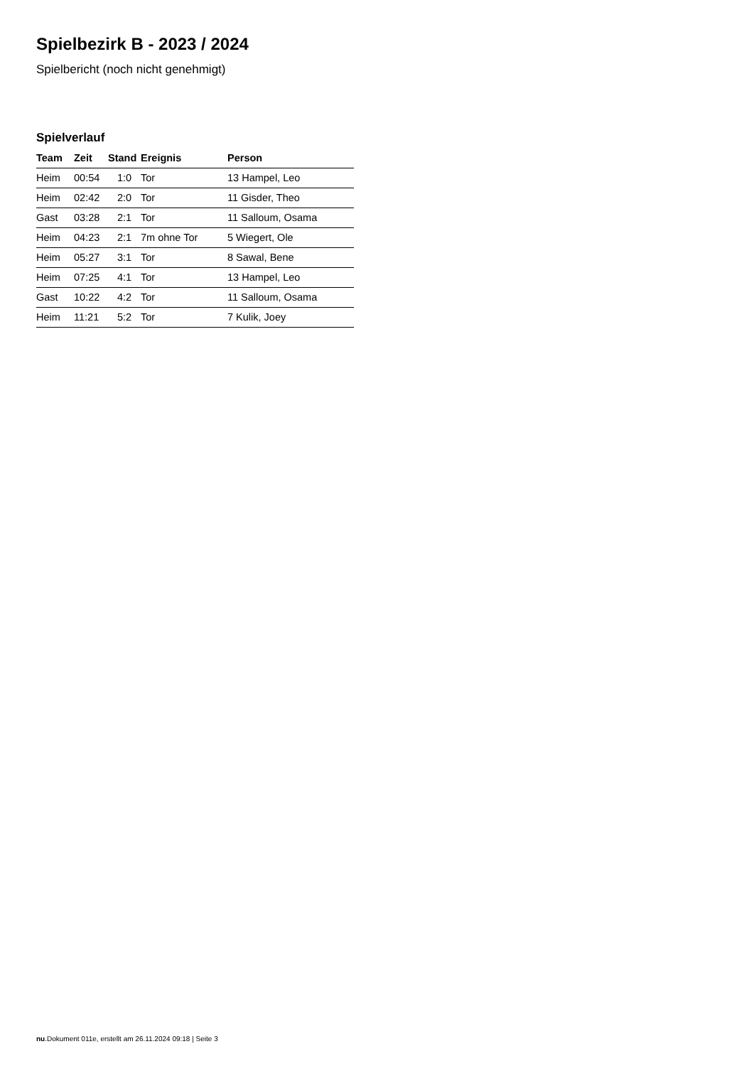Spielbezirk B - 2023 / 2024
Spielbericht (noch nicht genehmigt)
Spielverlauf
| Team | Zeit | Stand | Ereignis | Person |
| --- | --- | --- | --- | --- |
| Heim | 00:54 | 1:0 | Tor | 13 Hampel, Leo |
| Heim | 02:42 | 2:0 | Tor | 11 Gisder, Theo |
| Gast | 03:28 | 2:1 | Tor | 11 Salloum, Osama |
| Heim | 04:23 | 2:1 | 7m ohne Tor | 5 Wiegert, Ole |
| Heim | 05:27 | 3:1 | Tor | 8 Sawal, Bene |
| Heim | 07:25 | 4:1 | Tor | 13 Hampel, Leo |
| Gast | 10:22 | 4:2 | Tor | 11 Salloum, Osama |
| Heim | 11:21 | 5:2 | Tor | 7 Kulik, Joey |
nu.Dokument 011e, erstellt am 26.11.2024 09:18 | Seite 3